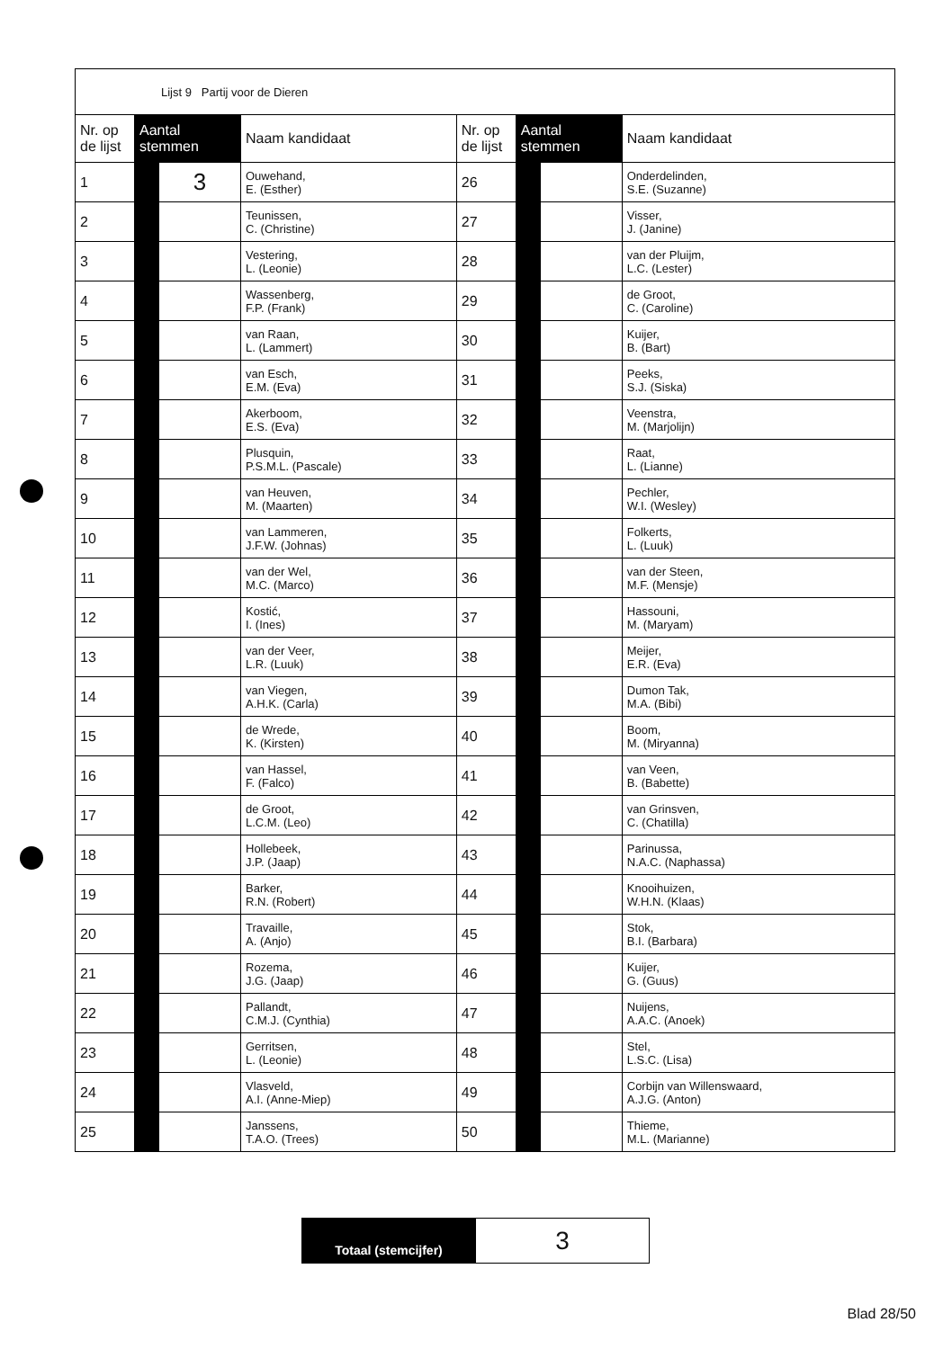| Lijst 9 Partij voor de Dieren | | | | | | | |
| Nr. op de lijst | Aantal stemmen | | Naam kandidaat | Nr. op de lijst | Aantal stemmen | | Naam kandidaat |
| 1 | | 3 | Ouwehand, E. (Esther) | 26 | | | Onderdelinden, S.E. (Suzanne) |
| 2 | | | Teunissen, C. (Christine) | 27 | | | Visser, J. (Janine) |
| 3 | | | Vestering, L. (Leonie) | 28 | | | van der Pluijm, L.C. (Lester) |
| 4 | | | Wassenberg, F.P. (Frank) | 29 | | | de Groot, C. (Caroline) |
| 5 | | | van Raan, L. (Lammert) | 30 | | | Kuijer, B. (Bart) |
| 6 | | | van Esch, E.M. (Eva) | 31 | | | Peeks, S.J. (Siska) |
| 7 | | | Akerboom, E.S. (Eva) | 32 | | | Veenstra, M. (Marjolijn) |
| 8 | | | Plusquin, P.S.M.L. (Pascale) | 33 | | | Raat, L. (Lianne) |
| 9 | | | van Heuven, M. (Maarten) | 34 | | | Pechler, W.I. (Wesley) |
| 10 | | | van Lammeren, J.F.W. (Johnas) | 35 | | | Folkerts, L. (Luuk) |
| 11 | | | van der Wel, M.C. (Marco) | 36 | | | van der Steen, M.F. (Mensje) |
| 12 | | | Kostić, I. (Ines) | 37 | | | Hassouni, M. (Maryam) |
| 13 | | | van der Veer, L.R. (Luuk) | 38 | | | Meijer, E.R. (Eva) |
| 14 | | | van Viegen, A.H.K. (Carla) | 39 | | | Dumon Tak, M.A. (Bibi) |
| 15 | | | de Wrede, K. (Kirsten) | 40 | | | Boom, M. (Miryanna) |
| 16 | | | van Hassel, F. (Falco) | 41 | | | van Veen, B. (Babette) |
| 17 | | | de Groot, L.C.M. (Leo) | 42 | | | van Grinsven, C. (Chatilla) |
| 18 | | | Hollebeek, J.P. (Jaap) | 43 | | | Parinussa, N.A.C. (Naphassa) |
| 19 | | | Barker, R.N. (Robert) | 44 | | | Knooihuizen, W.H.N. (Klaas) |
| 20 | | | Travaille, A. (Anjo) | 45 | | | Stok, B.I. (Barbara) |
| 21 | | | Rozema, J.G. (Jaap) | 46 | | | Kuijer, G. (Guus) |
| 22 | | | Pallandt, C.M.J. (Cynthia) | 47 | | | Nuijens, A.A.C. (Anoek) |
| 23 | | | Gerritsen, L. (Leonie) | 48 | | | Stel, L.S.C. (Lisa) |
| 24 | | | Vlasveld, A.I. (Anne-Miep) | 49 | | | Corbijn van Willenswaard, A.J.G. (Anton) |
| 25 | | | Janssens, T.A.O. (Trees) | 50 | | | Thieme, M.L. (Marianne) |
| Totaal (stemcijfer) | 3 |
Blad 28/50